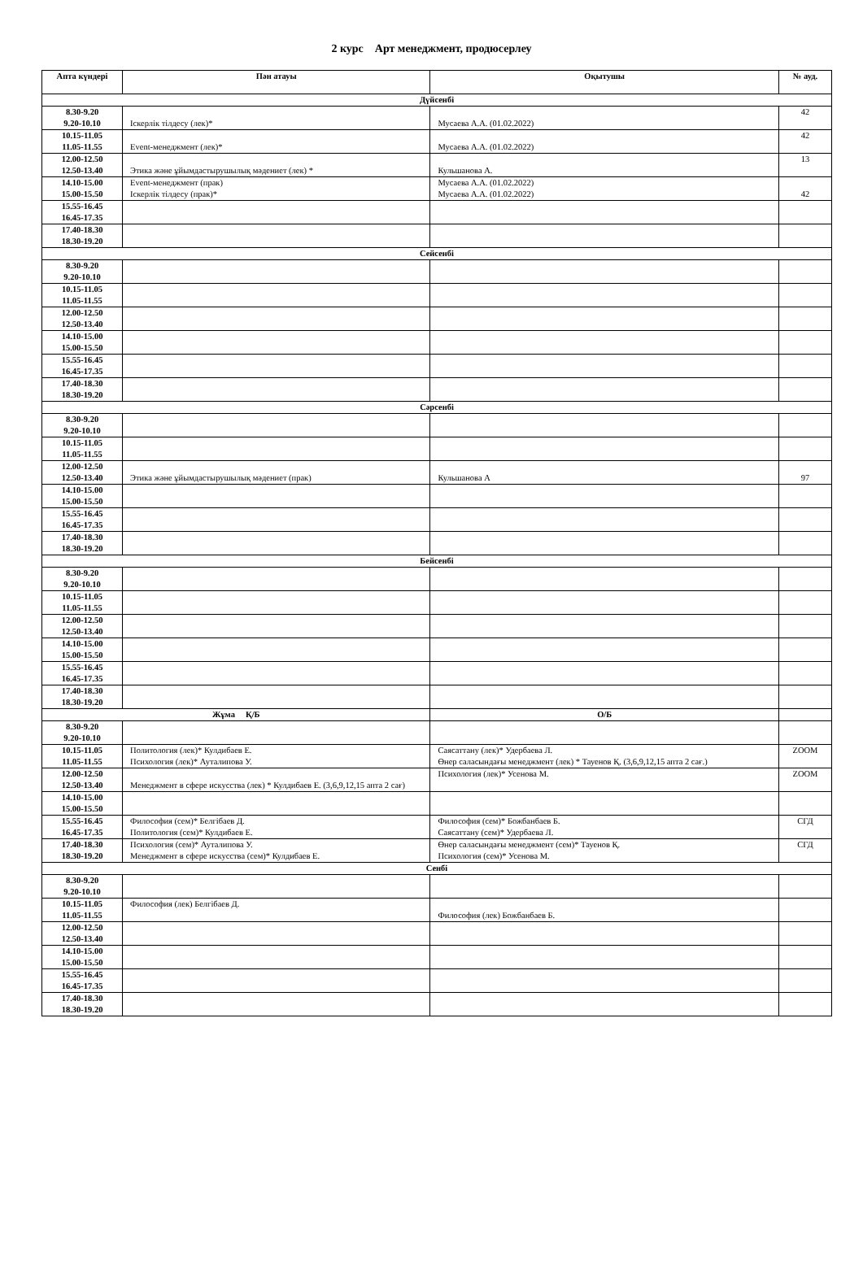2 курс Арт менеджмент, продюсерлеу
| Апта күндері | Пән атауы | Оқытушы | № ауд. |
| --- | --- | --- | --- |
| Дүйсенбі | | | |
| 8.30-9.20 9.20-10.10 | Іскерлік тілдесу (лек)* | Мусаева А.А. (01.02.2022) | 42 |
| 10.15-11.05 11.05-11.55 | Event-менеджмент (лек)* | Мусаева А.А. (01.02.2022) | 42 |
| 12.00-12.50 12.50-13.40 | Этика және ұйымдастырушылық мәдениет (лек) * | Кульшанова А. | 13 |
| 14.10-15.00 15.00-15.50 | Event-менеджмент (прак) Іскерлік тілдесу (прак)* | Мусаева А.А. (01.02.2022) Мусаева А.А. (01.02.2022) | 42 |
| 15.55-16.45 16.45-17.35 | | | |
| 17.40-18.30 18.30-19.20 | | | |
| Сейсенбі | | | |
| 8.30-9.20 9.20-10.10 | | | |
| 10.15-11.05 11.05-11.55 | | | |
| 12.00-12.50 12.50-13.40 | | | |
| 14.10-15.00 15.00-15.50 | | | |
| 15.55-16.45 16.45-17.35 | | | |
| 17.40-18.30 18.30-19.20 | | | |
| Сәрсенбі | | | |
| 8.30-9.20 9.20-10.10 | | | |
| 10.15-11.05 11.05-11.55 | | | |
| 12.00-12.50 12.50-13.40 | Этика және ұйымдастырушылық мәдениет (прак) | Кульшанова А | 97 |
| 14.10-15.00 15.00-15.50 | | | |
| 15.55-16.45 16.45-17.35 | | | |
| 17.40-18.30 18.30-19.20 | | | |
| Бейсенбі | | | |
| 8.30-9.20 9.20-10.10 | | | |
| 10.15-11.05 11.05-11.55 | | | |
| 12.00-12.50 12.50-13.40 | | | |
| 14.10-15.00 15.00-15.50 | | | |
| 15.55-16.45 16.45-17.35 | | | |
| 17.40-18.30 18.30-19.20 | | | |
| Жұма Қ/Б | | О/Б | |
| 8.30-9.20 9.20-10.10 | | | |
| 10.15-11.05 11.05-11.55 | Политология (лек)* Кулдибаев Е. Психология (лек)* Ауталипова У. | Саясаттану (лек)* Удербаева Л. Өнер саласындағы менеджмент (лек) * Тауенов Қ. (3,6,9,12,15 апта 2 сағ.) | ZOOM |
| 12.00-12.50 12.50-13.40 | Менеджмент в сфере искусства (лек) * Кулдибаев Е. (3,6,9,12,15 апта 2 сағ) | Психология (лек)* Усенова М. | ZOOM |
| 14.10-15.00 15.00-15.50 | | | |
| 15.55-16.45 16.45-17.35 | Философия (сем)* Белгібаев Д. Политология (сем)* Кулдибаев Е. | Философия (сем)* Божбанбаев Б. Саясаттану (сем)* Удербаева Л. | СГД |
| 17.40-18.30 18.30-19.20 | Психология (сем)* Ауталипова У. Менеджмент в сфере искусства (сем)* Кулдибаев Е. | Өнер саласындағы менеджмент (сем)* Тауенов Қ. Психология (сем)* Усенова М. | СГД |
| Сенбі | | | |
| 8.30-9.20 9.20-10.10 | | | |
| 10.15-11.05 11.05-11.55 | Философия (лек) Белгібаев Д. | Философия (лек) Божбанбаев Б. | |
| 12.00-12.50 12.50-13.40 | | | |
| 14.10-15.00 15.00-15.50 | | | |
| 15.55-16.45 16.45-17.35 | | | |
| 17.40-18.30 18.30-19.20 | | | |